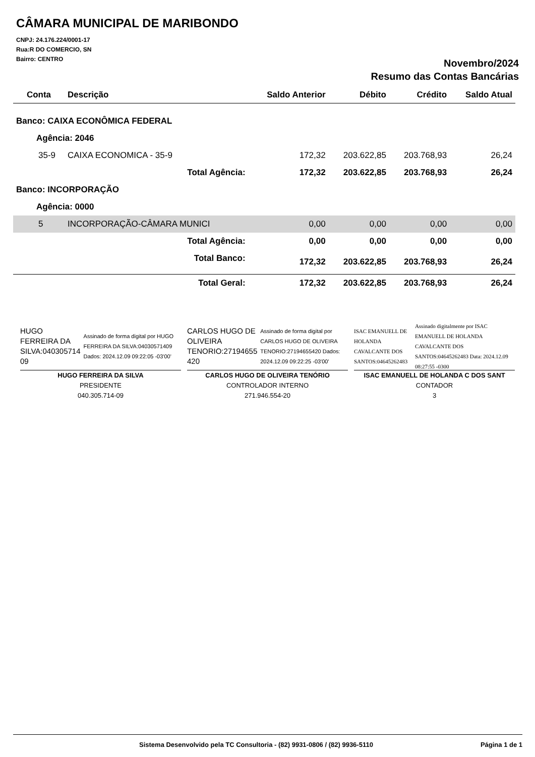CÂMARA MUNICIPAL DE MARIBONDO
CNPJ: 24.176.224/0001-17
Rua:R DO COMERCIO, SN
Bairro: CENTRO
Novembro/2024
Resumo das Contas Bancárias
| Conta | Descrição | Saldo Anterior | Débito | Crédito | Saldo Atual |
| --- | --- | --- | --- | --- | --- |
| Banco: CAIXA ECONÔMICA FEDERAL | | | | | |
| Agência: 2046 | | | | | |
| 35-9 | CAIXA ECONOMICA - 35-9 | 172,32 | 203.622,85 | 203.768,93 | 26,24 |
| | Total Agência: | 172,32 | 203.622,85 | 203.768,93 | 26,24 |
| Banco: INCORPORAÇÃO | | | | | |
| Agência: 0000 | | | | | |
| 5 | INCORPORAÇÃO-CÂMARA MUNICI | 0,00 | 0,00 | 0,00 | 0,00 |
| | Total Agência: | 0,00 | 0,00 | 0,00 | 0,00 |
| | Total Banco: | 172,32 | 203.622,85 | 203.768,93 | 26,24 |
| | Total Geral: | 172,32 | 203.622,85 | 203.768,93 | 26,24 |
HUGO FERREIRA DA SILVA:040305714 09
Assinado de forma digital por HUGO FERREIRA DA SILVA:04030571409 Dados: 2024.12.09 09:22:05 -03'00'
HUGO FERREIRA DA SILVA
PRESIDENTE
040.305.714-09
CARLOS HUGO DE OLIVEIRA TENORIO:27194655 420
Assinado de forma digital por CARLOS HUGO DE OLIVEIRA TENORIO:27194655420 Dados: 2024.12.09 09:22:25 -03'00'
CARLOS HUGO DE OLIVEIRA TENÓRIO
CONTROLADOR INTERNO
271.946.554-20
ISAC EMANUELL DE HOLANDA CAVALCANTE DOS SANTOS:04645262483
Assinado digitalmente por ISAC EMANUELL DE HOLANDA CAVALCANTE DOS SANTOS:04645262483 Data: 2024.12.09 08:27:55 -0300
ISAC EMANUELL DE HOLANDA C DOS SANT
CONTADOR
3
Sistema Desenvolvido pela TC Consultoria - (82) 9931-0806 / (82) 9936-5110 Página 1 de 1